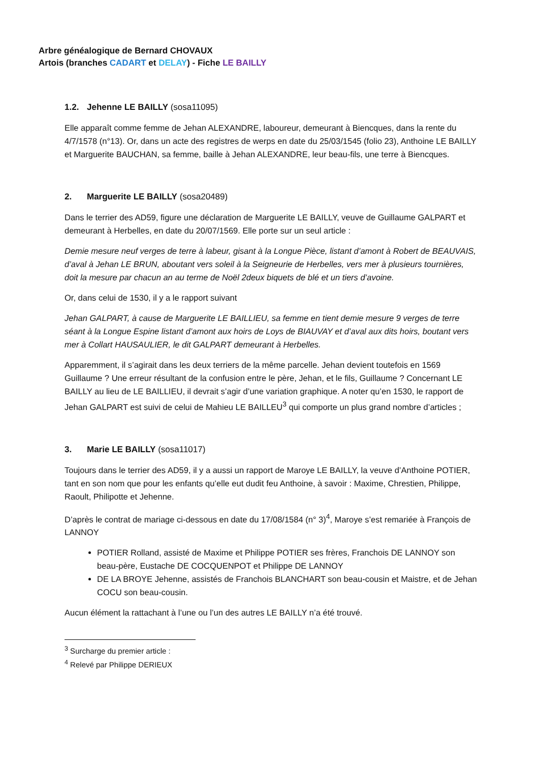Arbre généalogique de Bernard CHOVAUX
Artois (branches CADART et DELAY) - Fiche LE BAILLY
1.2. Jehenne LE BAILLY (sosa11095)
Elle apparaît comme femme de Jehan ALEXANDRE, laboureur, demeurant à Biencques, dans la rente du 4/7/1578 (n°13). Or, dans un acte des registres de werps en date du 25/03/1545 (folio 23), Anthoine LE BAILLY et Marguerite BAUCHAN, sa femme, baille à Jehan ALEXANDRE, leur beau-fils, une terre à Biencques.
2. Marguerite LE BAILLY (sosa20489)
Dans le terrier des AD59, figure une déclaration de Marguerite LE BAILLY, veuve de Guillaume GALPART et demeurant à Herbelles, en date du 20/07/1569. Elle porte sur un seul article :
Demie mesure neuf verges de terre à labeur, gisant à la Longue Pièce, listant d’amont à Robert de BEAUVAIS, d’aval à Jehan LE BRUN, aboutant vers soleil à la Seigneurie de Herbelles, vers mer à plusieurs tournières, doit la mesure par chacun an au terme de Noël 2deux biquets de blé et un tiers d’avoine.
Or, dans celui de 1530, il y a le rapport suivant
Jehan GALPART, à cause de Marguerite LE BAILLIEU, sa femme en tient demie mesure 9 verges de terre séant à la Longue Espine listant d’amont aux hoirs de Loys de BIAUVAY et d’aval aux dits hoirs, boutant vers mer à Collart HAUSAULIER, le dit GALPART demeurant à Herbelles.
Apparemment, il s’agirait dans les deux terriers de la même parcelle. Jehan devient toutefois en 1569 Guillaume ? Une erreur résultant de la confusion entre le père, Jehan, et le fils, Guillaume ? Concernant LE BAILLY au lieu de LE BAILLIEU, il devrait s’agir d’une variation graphique. A noter qu’en 1530, le rapport de Jehan GALPART est suivi de celui de Mahieu LE BAILLEU<sup>3</sup> qui comporte un plus grand nombre d’articles ;
3. Marie LE BAILLY (sosa11017)
Toujours dans le terrier des AD59, il y a aussi un rapport de Maroye LE BAILLY, la veuve d’Anthoine POTIER, tant en son nom que pour les enfants qu’elle eut dudit feu Anthoine, à savoir : Maxime, Chrestien, Philippe, Raoult, Philipotte et Jehenne.
D’après le contrat de mariage ci-dessous en date du 17/08/1584 (n° 3)<sup>4</sup>, Maroye s’est remariée à François de LANNOY
POTIER Rolland, assisté de Maxime et Philippe POTIER ses frères, Franchois DE LANNOY son beau-père, Eustache DE COCQUENPOT et Philippe DE LANNOY
DE LA BROYE Jehenne, assistés de Franchois BLANCHART son beau-cousin et Maistre, et de Jehan COCU son beau-cousin.
Aucun élément la rattachant à l’une ou l’un des autres LE BAILLY n’a été trouvé.
<sup>3</sup> Surcharge du premier article :
<sup>4</sup> Relevé par Philippe DERIEUX